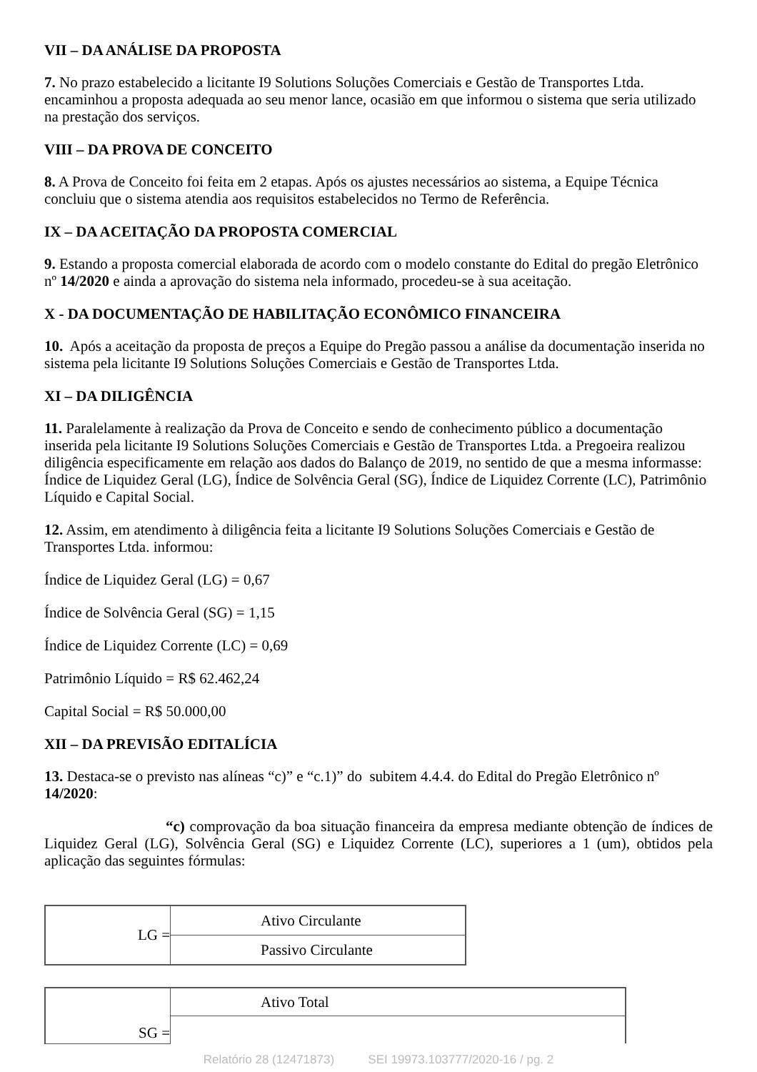VII – DA ANÁLISE DA PROPOSTA
7. No prazo estabelecido a licitante I9 Solutions Soluções Comerciais e Gestão de Transportes Ltda. encaminhou a proposta adequada ao seu menor lance, ocasião em que informou o sistema que seria utilizado na prestação dos serviços.
VIII – DA PROVA DE CONCEITO
8. A Prova de Conceito foi feita em 2 etapas. Após os ajustes necessários ao sistema, a Equipe Técnica concluiu que o sistema atendia aos requisitos estabelecidos no Termo de Referência.
IX – DA ACEITAÇÃO DA PROPOSTA COMERCIAL
9. Estando a proposta comercial elaborada de acordo com o modelo constante do Edital do pregão Eletrônico nº 14/2020 e ainda a aprovação do sistema nela informado, procedeu-se à sua aceitação.
X - DA DOCUMENTAÇÃO DE HABILITAÇÃO ECONÔMICO FINANCEIRA
10. Após a aceitação da proposta de preços a Equipe do Pregão passou a análise da documentação inserida no sistema pela licitante I9 Solutions Soluções Comerciais e Gestão de Transportes Ltda.
XI – DA DILIGÊNCIA
11. Paralelamente à realização da Prova de Conceito e sendo de conhecimento público a documentação inserida pela licitante I9 Solutions Soluções Comerciais e Gestão de Transportes Ltda. a Pregoeira realizou diligência especificamente em relação aos dados do Balanço de 2019, no sentido de que a mesma informasse: Índice de Liquidez Geral (LG), Índice de Solvência Geral (SG), Índice de Liquidez Corrente (LC), Patrimônio Líquido e Capital Social.
12. Assim, em atendimento à diligência feita a licitante I9 Solutions Soluções Comerciais e Gestão de Transportes Ltda. informou:
Índice de Liquidez Geral (LG) = 0,67
Índice de Solvência Geral (SG) = 1,15
Índice de Liquidez Corrente (LC) = 0,69
Patrimônio Líquido = R$ 62.462,24
Capital Social = R$ 50.000,00
XII – DA PREVISÃO EDITALÍCIA
13. Destaca-se o previsto nas alíneas “c)” e “c.1)” do subitem 4.4.4. do Edital do Pregão Eletrônico nº 14/2020:
“c) comprovação da boa situação financeira da empresa mediante obtenção de índices de Liquidez Geral (LG), Solvência Geral (SG) e Liquidez Corrente (LC), superiores a 1 (um), obtidos pela aplicação das seguintes fórmulas:
| LG = | Ativo Circulante |
| | Passivo Circulante |
| SG = | Ativo Total |
Relatório 28 (12471873) SEI 19973.103777/2020-16 / pg. 2